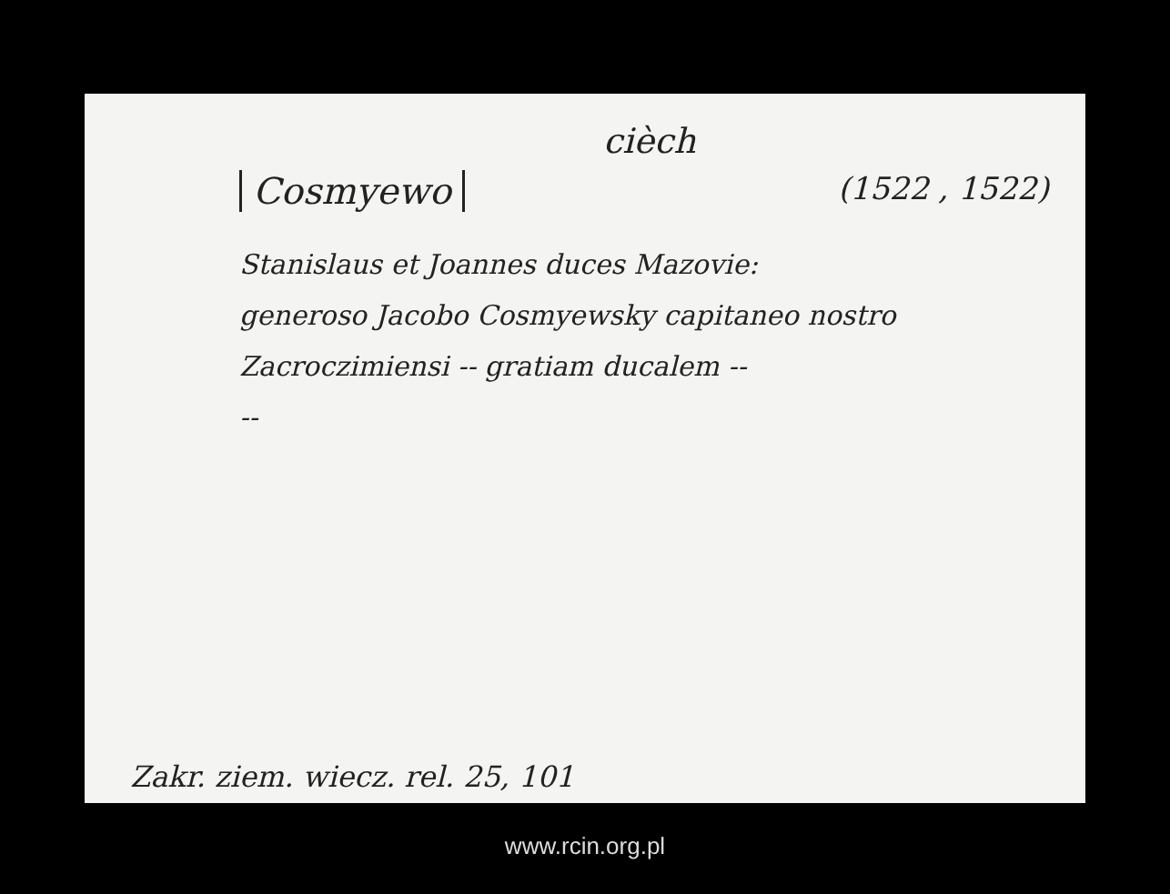cièch
Cosmyewo
(1522 , 1522)
Stanislaus et Joannes duces Mazovie:
generoso Jacobo Cosmyewsky capitaneo nostro
Zacroczimiensi -- gratiam ducalem --
--
Zakr. ziem. wiecz. rel. 25, 101
www.rcin.org.pl